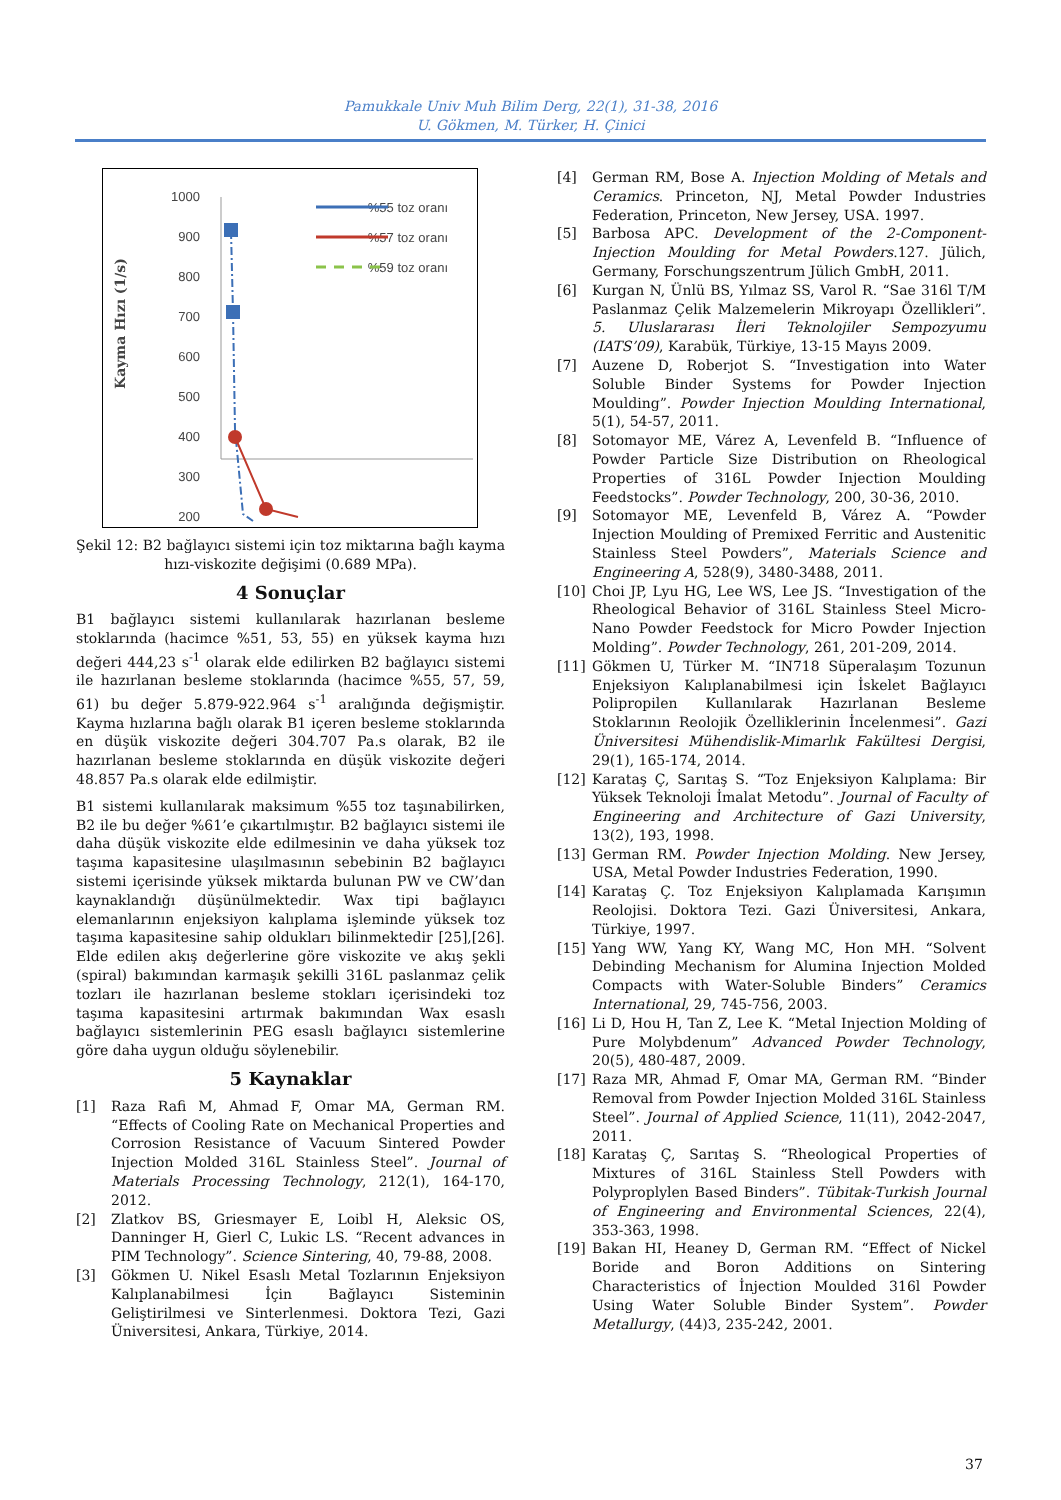Pamukkale Univ Muh Bilim Derg, 22(1), 31-38, 2016
U. Gökmen, M. Türker, H. Çinici
Kayma Hızı (1/s)
1000
900
800
700
600
500
400
300
200
%55 toz oranı
%57 toz oranı
%59 toz oranı
Şekil 12: B2 bağlayıcı sistemi için toz miktarına bağlı kayma hızı-viskozite değişimi (0.689 MPa).
4 Sonuçlar
B1 bağlayıcı sistemi kullanılarak hazırlanan besleme stoklarında (hacimce %51, 53, 55) en yüksek kayma hızı değeri 444,23 s<sup>-1</sup> olarak elde edilirken B2 bağlayıcı sistemi ile hazırlanan besleme stoklarında (hacimce %55, 57, 59, 61) bu değer 5.879-922.964 s<sup>-1</sup> aralığında değişmiştir. Kayma hızlarına bağlı olarak B1 içeren besleme stoklarında en düşük viskozite değeri 304.707 Pa.s olarak, B2 ile hazırlanan besleme stoklarında en düşük viskozite değeri 48.857 Pa.s olarak elde edilmiştir.
B1 sistemi kullanılarak maksimum %55 toz taşınabilirken, B2 ile bu değer %61’e çıkartılmıştır. B2 bağlayıcı sistemi ile daha düşük viskozite elde edilmesinin ve daha yüksek toz taşıma kapasitesine ulaşılmasının sebebinin B2 bağlayıcı sistemi içerisinde yüksek miktarda bulunan PW ve CW’dan kaynaklandığı düşünülmektedir. Wax tipi bağlayıcı elemanlarının enjeksiyon kalıplama işleminde yüksek toz taşıma kapasitesine sahip oldukları bilinmektedir [25],[26]. Elde edilen akış değerlerine göre viskozite ve akış şekli (spiral) bakımından karmaşık şekilli 316L paslanmaz çelik tozları ile hazırlanan besleme stokları içerisindeki toz taşıma kapasitesini artırmak bakımından Wax esaslı bağlayıcı sistemlerinin PEG esaslı bağlayıcı sistemlerine göre daha uygun olduğu söylenebilir.
5 Kaynaklar
[1] Raza Rafi M, Ahmad F, Omar MA, German RM. “Effects of Cooling Rate on Mechanical Properties and Corrosion Resistance of Vacuum Sintered Powder Injection Molded 316L Stainless Steel”. Journal of Materials Processing Technology, 212(1), 164-170, 2012.
[2] Zlatkov BS, Griesmayer E, Loibl H, Aleksic OS, Danninger H, Gierl C, Lukic LS. “Recent advances in PIM Technology”. Science Sintering, 40, 79-88, 2008.
[3] Gökmen U. Nikel Esaslı Metal Tozlarının Enjeksiyon Kalıplanabilmesi İçin Bağlayıcı Sisteminin Geliştirilmesi ve Sinterlenmesi. Doktora Tezi, Gazi Üniversitesi, Ankara, Türkiye, 2014.
[4] German RM, Bose A. Injection Molding of Metals and Ceramics. Princeton, NJ, Metal Powder Industries Federation, Princeton, New Jersey, USA. 1997.
[5] Barbosa APC. Development of the 2-Component-Injection Moulding for Metal Powders.127. Jülich, Germany, Forschungszentrum Jülich GmbH, 2011.
[6] Kurgan N, Ünlü BS, Yılmaz SS, Varol R. “Sae 316l T/M Paslanmaz Çelik Malzemelerin Mikroyapı Özellikleri”. 5. Uluslararası İleri Teknolojiler Sempozyumu (IATS’09), Karabük, Türkiye, 13-15 Mayıs 2009.
[7] Auzene D, Roberjot S. “Investigation into Water Soluble Binder Systems for Powder Injection Moulding”. Powder Injection Moulding International, 5(1), 54-57, 2011.
[8] Sotomayor ME, Várez A, Levenfeld B. “Influence of Powder Particle Size Distribution on Rheological Properties of 316L Powder Injection Moulding Feedstocks”. Powder Technology, 200, 30-36, 2010.
[9] Sotomayor ME, Levenfeld B, Várez A. “Powder Injection Moulding of Premixed Ferritic and Austenitic Stainless Steel Powders”, Materials Science and Engineering A, 528(9), 3480-3488, 2011.
[10] Choi JP, Lyu HG, Lee WS, Lee JS. “Investigation of the Rheological Behavior of 316L Stainless Steel Micro-Nano Powder Feedstock for Micro Powder Injection Molding”. Powder Technology, 261, 201-209, 2014.
[11] Gökmen U, Türker M. “IN718 Süperalaşım Tozunun Enjeksiyon Kalıplanabilmesi için İskelet Bağlayıcı Polipropilen Kullanılarak Hazırlanan Besleme Stoklarının Reolojik Özelliklerinin İncelenmesi”. Gazi Üniversitesi Mühendislik-Mimarlık Fakültesi Dergisi, 29(1), 165-174, 2014.
[12] Karataş Ç, Sarıtaş S. “Toz Enjeksiyon Kalıplama: Bir Yüksek Teknoloji İmalat Metodu”. Journal of Faculty of Engineering and Architecture of Gazi University, 13(2), 193, 1998.
[13] German RM. Powder Injection Molding. New Jersey, USA, Metal Powder Industries Federation, 1990.
[14] Karataş Ç. Toz Enjeksiyon Kalıplamada Karışımın Reolojisi. Doktora Tezi. Gazi Üniversitesi, Ankara, Türkiye, 1997.
[15] Yang WW, Yang KY, Wang MC, Hon MH. “Solvent Debinding Mechanism for Alumina Injection Molded Compacts with Water-Soluble Binders” Ceramics International, 29, 745-756, 2003.
[16] Li D, Hou H, Tan Z, Lee K. “Metal Injection Molding of Pure Molybdenum” Advanced Powder Technology, 20(5), 480-487, 2009.
[17] Raza MR, Ahmad F, Omar MA, German RM. “Binder Removal from Powder Injection Molded 316L Stainless Steel”. Journal of Applied Science, 11(11), 2042-2047, 2011.
[18] Karataş Ç, Sarıtaş S. “Rheological Properties of Mixtures of 316L Stainless Stell Powders with Polyproplylen Based Binders”. Tübitak-Turkish Journal of Engineering and Environmental Sciences, 22(4), 353-363, 1998.
[19] Bakan HI, Heaney D, German RM. “Effect of Nickel Boride and Boron Additions on Sintering Characteristics of İnjection Moulded 316l Powder Using Water Soluble Binder System”. Powder Metallurgy, (44)3, 235-242, 2001.
37